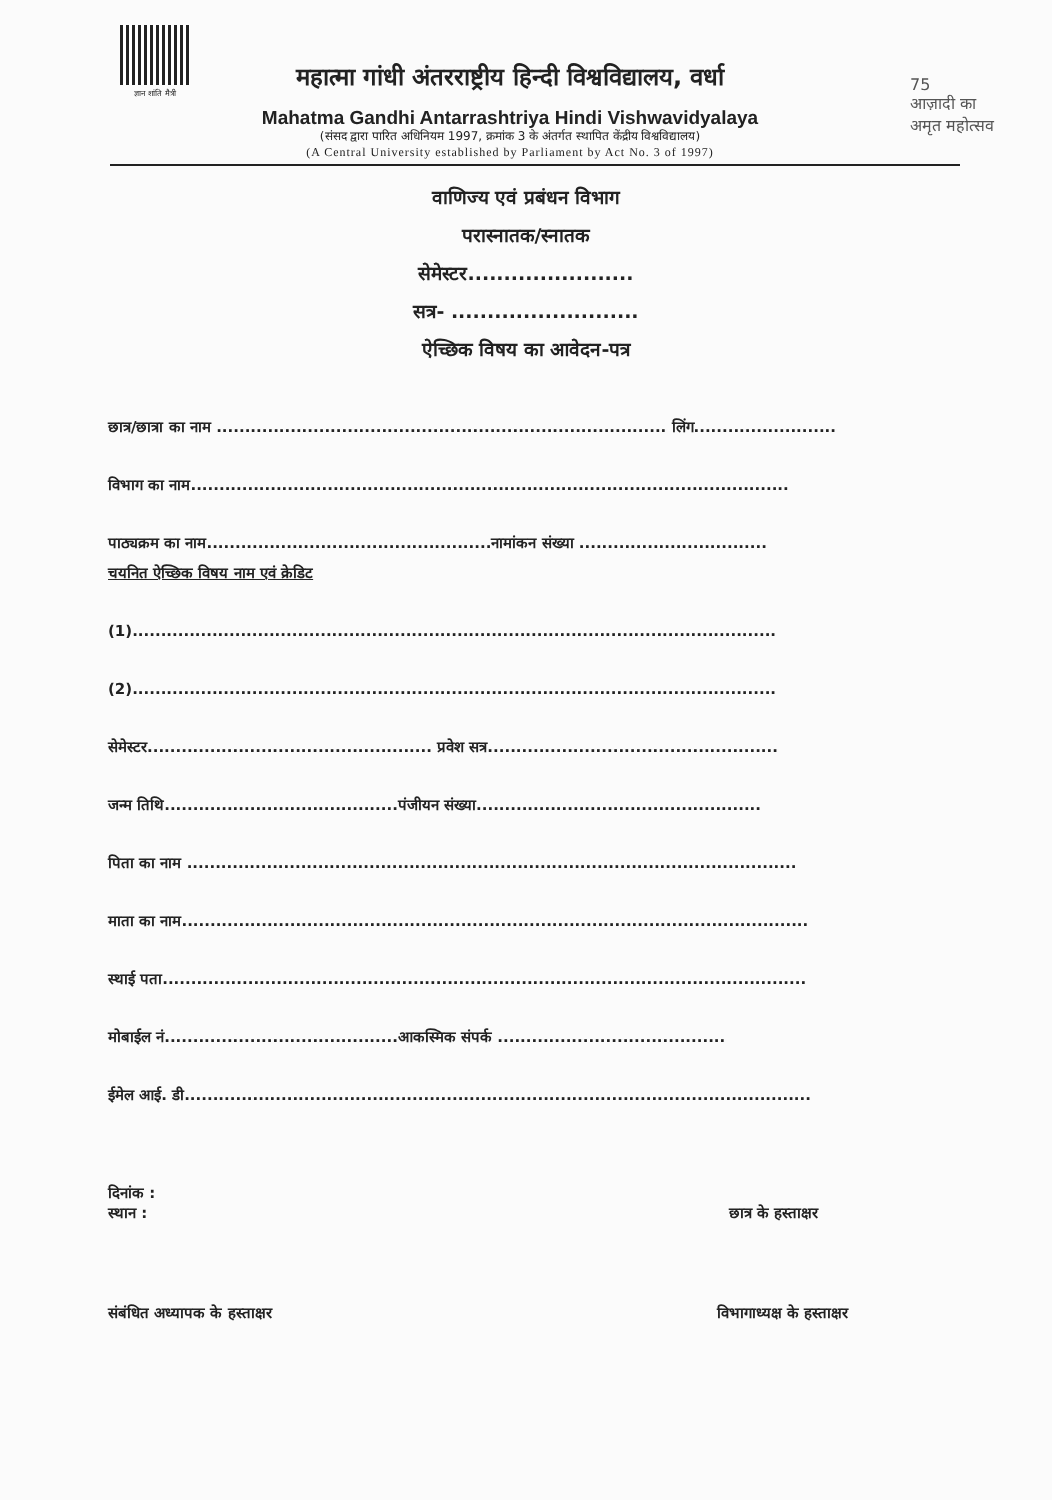ज्ञान शांति मैत्री
महात्मा गांधी अंतरराष्ट्रीय हिन्दी विश्वविद्यालय, वर्धा
Mahatma Gandhi Antarrashtriya Hindi Vishwavidyalaya
(संसद द्वारा पारित अधिनियम 1997, क्रमांक 3 के अंतर्गत स्थापित केंद्रीय विश्वविद्यालय)
(A Central University established by Parliament by Act No. 3 of 1997)
75
आज़ादी का
अमृत महोत्सव
वाणिज्य एवं प्रबंधन विभाग
परास्नातक/स्नातक
सेमेस्टर.......................
सत्र- ..........................
ऐच्छिक विषय का आवेदन-पत्र
छात्र/छात्रा का नाम ............................................................................... लिंग.........................
विभाग का नाम.........................................................................................................
पाठ्यक्रम का नाम..................................................नामांकन संख्या .................................
चयनित ऐच्छिक विषय नाम एवं क्रेडिट
(1).................................................................................................................
(2).................................................................................................................
सेमेस्टर.................................................. प्रवेश सत्र...................................................
जन्म तिथि.........................................पंजीयन संख्या..................................................
पिता का नाम ...........................................................................................................
माता का नाम..............................................................................................................
स्थाई पता.................................................................................................................
मोबाईल नं.........................................आकस्मिक संपर्क ........................................
ईमेल आई. डी..............................................................................................................
दिनांक :
स्थान : छात्र के हस्ताक्षर
संबंधित अध्यापक के हस्ताक्षर विभागाध्यक्ष के हस्ताक्षर